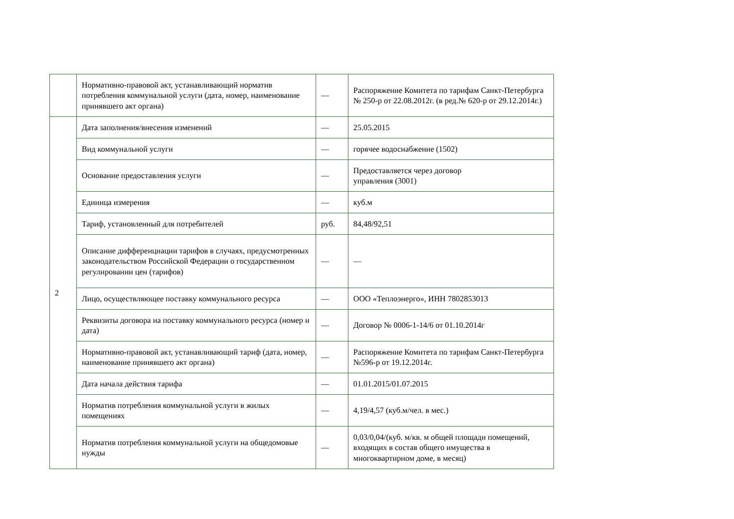| | Нормативно-правовой акт, устанавливающий норматив потребления коммунальной услуги (дата, номер, наименование принявшего акт органа) | — | Распоряжение Комитета по тарифам Санкт-Петербурга № 250-р от 22.08.2012г. (в ред.№ 620-р от 29.12.2014г.) |
| 2 | Дата заполнения/внесения изменений | — | 25.05.2015 |
| | Вид коммунальной услуги | — | горячее водоснабжение (1502) |
| | Основание предоставления услуги | — | Предоставляется через договор управления (3001) |
| | Единица измерения | — | куб.м |
| | Тариф, установленный для потребителей | руб. | 84,48/92,51 |
| | Описание дифференциации тарифов в случаях, предусмотренных законодательством Российской Федерации о государственном регулировании цен (тарифов) | — | — |
| | Лицо, осуществляющее поставку коммунального ресурса | — | ООО «Теплоэнерго», ИНН 7802853013 |
| | Реквизиты договора на поставку коммунального ресурса (номер и дата) | — | Договор № 0006-1-14/6 от 01.10.2014г |
| | Нормативно-правовой акт, устанавливающий тариф (дата, номер, наименование принявшего акт органа) | — | Распоряжение Комитета по тарифам Санкт-Петербурга №596-р от 19.12.2014г. |
| | Дата начала действия тарифа | — | 01.01.2015/01.07.2015 |
| | Норматив потребления коммунальной услуги в жилых помещениях | — | 4,19/4,57 (куб.м/чел. в мес.) |
| | Норматив потребления коммунальной услуги на общедомовые нужды | — | 0,03/0,04/(куб. м/кв. м общей площади помещений, входящих в состав общего имущества в многоквартирном доме, в месяц) |